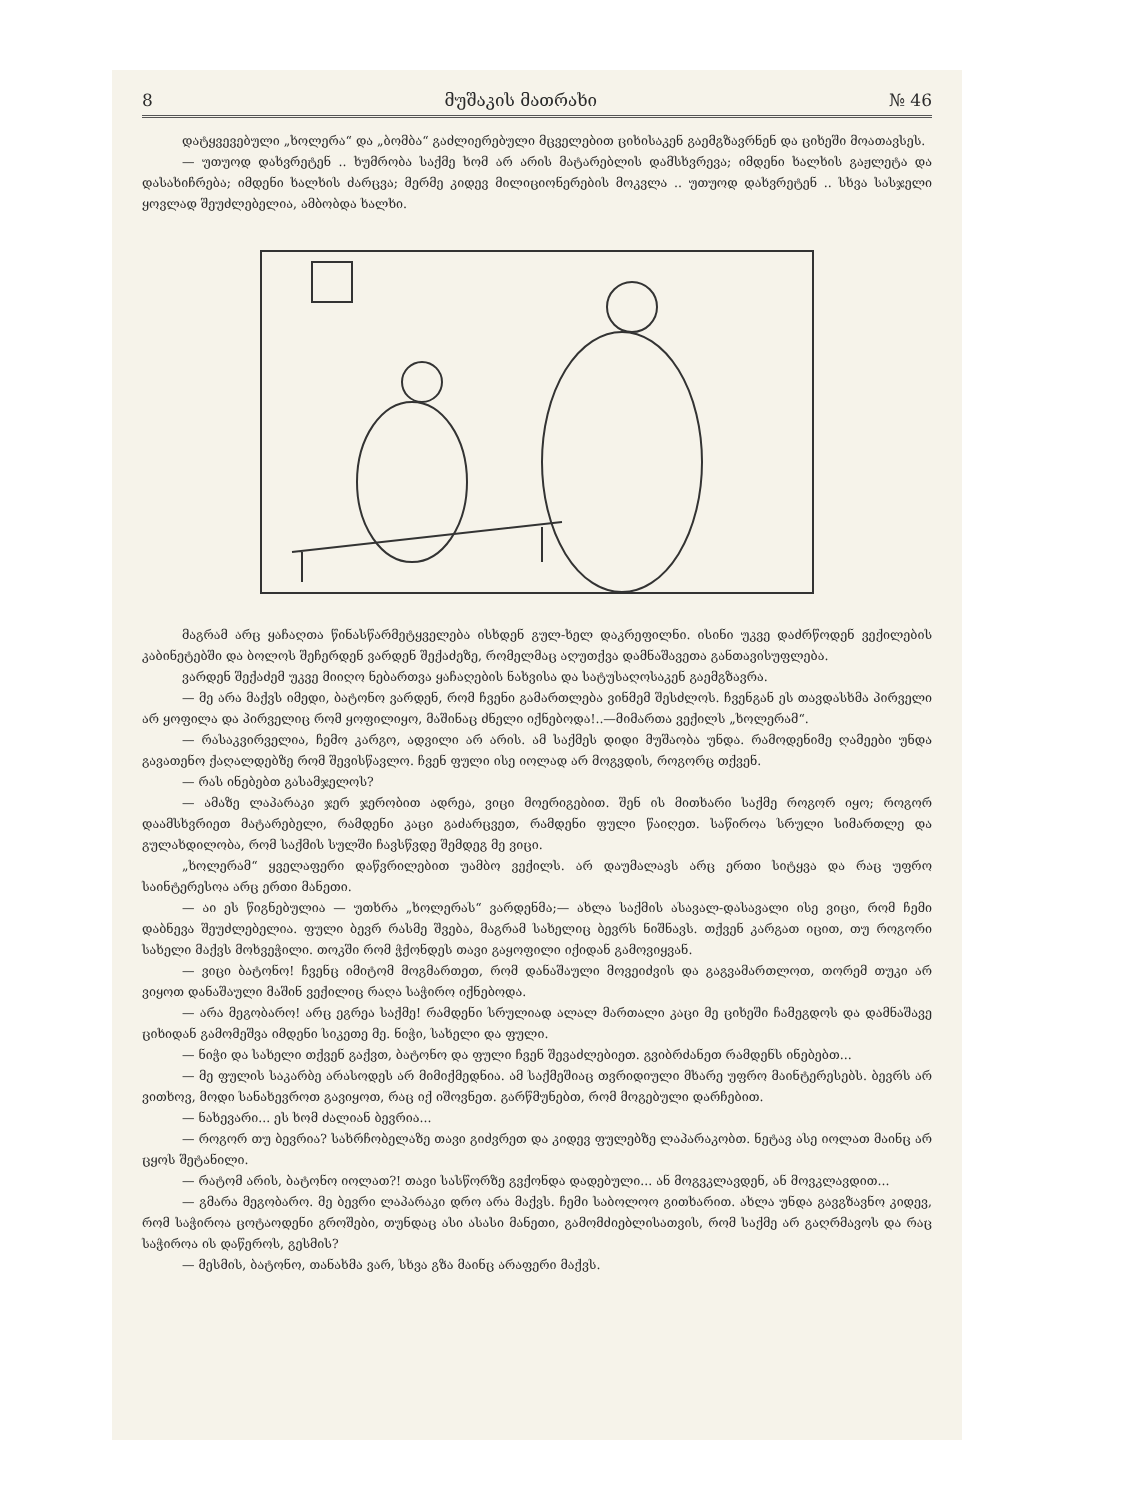8 მუშაკის მათრახი № 46
დატყვევებული „ხოლერა“ და „ბომბა“ გაძლიერებული მცველებით ციხისაკენ გაემგზავრნენ და ციხეში მოათავსეს.
— უთუოდ დახვრეტენ .. ხუმრობა საქმე ხომ არ არის მატარებლის დამსხვრევა; იმდენი ხალხის გაჟლეტა და დასახიჩრება; იმდენი ხალხის ძარცვა; მერმე კიდევ მილიციონერების მოკვლა .. უთუოდ დახვრეტენ .. სხვა სასჯელი ყოვლად შეუძლებელია, ამბობდა ხალხი.
მაგრამ არც ყაჩაღთა წინასწარმეტყველება ისხდენ გულ-ხელ დაკრეფილნი. ისინი უკვე დაძრწოდენ ვექილების კაბინეტებში და ბოლოს შეჩერდენ ვარდენ შექაძეზე, რომელმაც აღუთქვა დამნაშავეთა განთავისუფლება.
ვარდენ შექაძემ უკვე მიიღო ნებართვა ყაჩაღების ნახვისა და სატუსაღოსაკენ გაემგზავრა.
— მე არა მაქვს იმედი, ბატონო ვარდენ, რომ ჩვენი გამართლება ვინმემ შესძლოს. ჩვენგან ეს თავდასხმა პირველი არ ყოფილა და პირველიც რომ ყოფილიყო, მაშინაც ძნელი იქნებოდა!..—მიმართა ვექილს „ხოლერამ“.
— რასაკვირველია, ჩემო კარგო, ადვილი არ არის. ამ საქმეს დიდი მუშაობა უნდა. რამოდენიმე ღამეები უნდა გავათენო ქაღალდებზე რომ შევისწავლო. ჩვენ ფული ისე იოლად არ მოგვდის, როგორც თქვენ.
— რას ინებებთ გასამჯელოს?
— ამაზე ლაპარაკი ჯერ ჯერობით ადრეა, ვიცი მოერიგებით. შენ ის მითხარი საქმე როგორ იყო; როგორ დაამსხვრიეთ მატარებელი, რამდენი კაცი გაძარცვეთ, რამდენი ფული წაიღეთ. საწიროა სრული სიმართლე და გულახდილობა, რომ საქმის სულში ჩავსწვდე შემდეგ მე ვიცი.
„ხოლერამ“ ყველაფერი დაწვრილებით უამბო ვექილს. არ დაუმალავს არც ერთი სიტყვა და რაც უფრო საინტერესოა არც ერთი მანეთი.
— აი ეს წიგნებულია — უთხრა „ხოლერას“ ვარდენმა;— ახლა საქმის ასავალ-დასავალი ისე ვიცი, რომ ჩემი დაბნევა შეუძლებელია. ფული ბევრ რასმე შვება, მაგრამ სახელიც ბევრს ნიშნავს. თქვენ კარგათ იცით, თუ როგორი სახელი მაქვს მოხვეჭილი. თოკში რომ ჭქონდეს თავი გაყოფილი იქიდან გამოვიყვან.
— ვიცი ბატონო! ჩვენც იმიტომ მოგმართეთ, რომ დანაშაული მოვეიძვის და გაგვამართლოთ, თორემ თუკი არ ვიყოთ დანაშაული მაშინ ვექილიც რაღა საჭირო იქნებოდა.
— არა მეგობარო! არც ეგრეა საქმე! რამდენი სრულიად ალალ მართალი კაცი მე ციხეში ჩამეგდოს და დამნაშავე ციხიდან გამომეშვა იმდენი სიკეთე მე. ნიჭი, სახელი და ფული.
— ნიჭი და სახელი თქვენ გაქვთ, ბატონო და ფული ჩვენ შევაძლებიეთ. გვიბრძანეთ რამდენს ინებებთ...
— მე ფულის საკარბე არასოდეს არ მიმიქმედნია. ამ საქმეშიაც თვრიდიული მხარე უფრო მაინტერესებს. ბევრს არ ვითხოვ, მოდი სანახევროთ გავიყოთ, რაც იქ იშოვნეთ. გარწმუნებთ, რომ მოგებული დარჩებით.
— ნახევარი... ეს ხომ ძალიან ბევრია...
— როგორ თუ ბევრია? სახრჩობელაზე თავი გიძვრეთ და კიდევ ფულებზე ლაპარაკობთ. ნეტავ ასე იოლათ მაინც არ ცყოს შეტანილი.
— რატომ არის, ბატონო იოლათ?! თავი სასწორზე გვქონდა დადებული... ან მოგვკლავდენ, ან მოვკლავდით...
— გმარა მეგობარო. მე ბევრი ლაპარაკი დრო არა მაქვს. ჩემი საბოლოო გითხარით. ახლა უნდა გავგზავნო კიდევ, რომ საჭიროა ცოტაოდენი გროშები, თუნდაც ასი ასასი მანეთი, გამომძიებლისათვის, რომ საქმე არ გაღრმავოს და რაც საჭიროა ის დაწეროს, გესმის?
— მესმის, ბატონო, თანახმა ვარ, სხვა გზა მაინც არაფერი მაქვს.